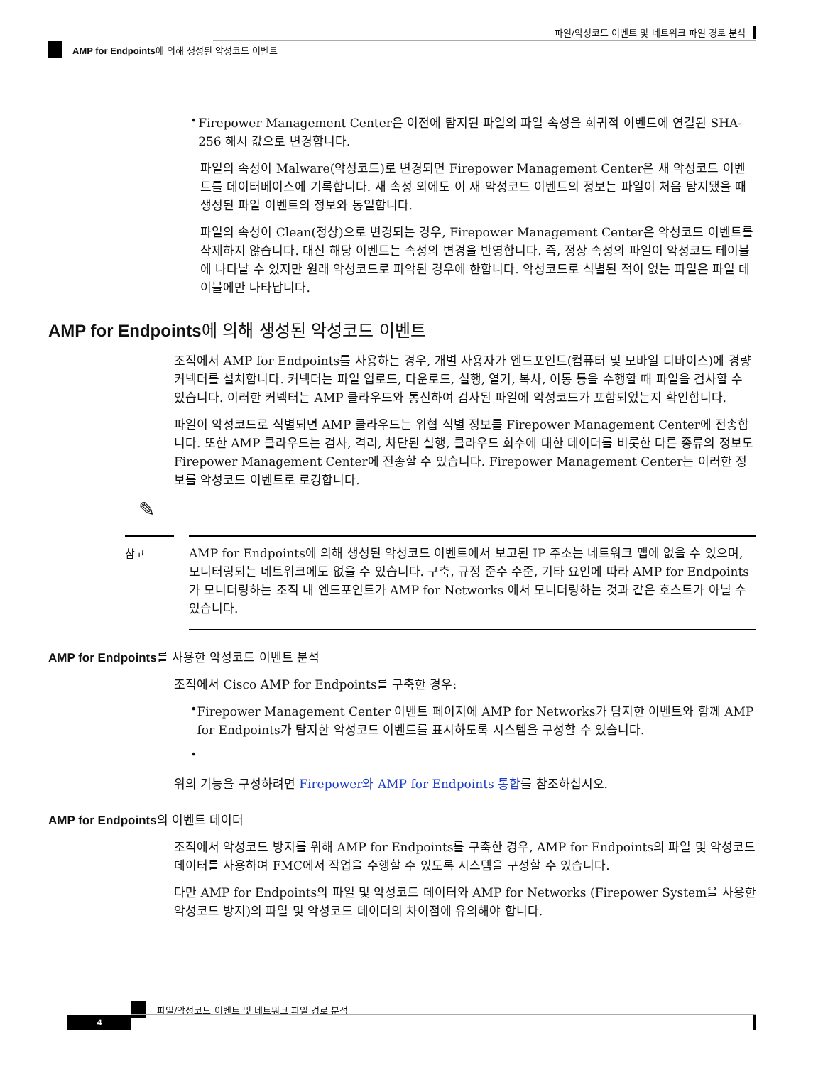파일/악성코드 이벤트 및 네트워크 파일 경로 분석
AMP for Endpoints에 의해 생성된 악성코드 이벤트
•
Firepower Management Center은 이전에 탐지된 파일의 파일 속성을 회귀적 이벤트에 연결된 SHA-256 해시 값으로 변경합니다.
파일의 속성이 Malware(악성코드)로 변경되면 Firepower Management Center은 새 악성코드 이벤트를 데이터베이스에 기록합니다. 새 속성 외에도 이 새 악성코드 이벤트의 정보는 파일이 처음 탐지됐을 때 생성된 파일 이벤트의 정보와 동일합니다.
파일의 속성이 Clean(정상)으로 변경되는 경우, Firepower Management Center은 악성코드 이벤트를 삭제하지 않습니다. 대신 해당 이벤트는 속성의 변경을 반영합니다. 즉, 정상 속성의 파일이 악성코드 테이블에 나타날 수 있지만 원래 악성코드로 파악된 경우에 한합니다. 악성코드로 식별된 적이 없는 파일은 파일 테이블에만 나타납니다.
AMP for Endpoints에 의해 생성된 악성코드 이벤트
조직에서 AMP for Endpoints를 사용하는 경우, 개별 사용자가 엔드포인트(컴퓨터 및 모바일 디바이스)에 경량 커넥터를 설치합니다. 커넥터는 파일 업로드, 다운로드, 실행, 열기, 복사, 이동 등을 수행할 때 파일을 검사할 수 있습니다. 이러한 커넥터는 AMP 클라우드와 통신하여 검사된 파일에 악성코드가 포함되었는지 확인합니다.
파일이 악성코드로 식별되면 AMP 클라우드는 위협 식별 정보를 Firepower Management Center에 전송합니다. 또한 AMP 클라우드는 검사, 격리, 차단된 실행, 클라우드 회수에 대한 데이터를 비롯한 다른 종류의 정보도 Firepower Management Center에 전송할 수 있습니다. Firepower Management Center는 이러한 정보를 악성코드 이벤트로 로깅합니다.
✎
참고
AMP for Endpoints에 의해 생성된 악성코드 이벤트에서 보고된 IP 주소는 네트워크 맵에 없을 수 있으며, 모니터링되는 네트워크에도 없을 수 있습니다. 구축, 규정 준수 수준, 기타 요인에 따라 AMP for Endpoints가 모니터링하는 조직 내 엔드포인트가 AMP for Networks 에서 모니터링하는 것과 같은 호스트가 아닐 수 있습니다.
AMP for Endpoints를 사용한 악성코드 이벤트 분석
조직에서 Cisco AMP for Endpoints를 구축한 경우:
•
Firepower Management Center 이벤트 페이지에 AMP for Networks가 탐지한 이벤트와 함께 AMP for Endpoints가 탐지한 악성코드 이벤트를 표시하도록 시스템을 구성할 수 있습니다.
•
위의 기능을 구성하려면 Firepower와 AMP for Endpoints 통합를 참조하십시오.
AMP for Endpoints의 이벤트 데이터
조직에서 악성코드 방지를 위해 AMP for Endpoints를 구축한 경우, AMP for Endpoints의 파일 및 악성코드 데이터를 사용하여 FMC에서 작업을 수행할 수 있도록 시스템을 구성할 수 있습니다.
다만 AMP for Endpoints의 파일 및 악성코드 데이터와 AMP for Networks (Firepower System을 사용한 악성코드 방지)의 파일 및 악성코드 데이터의 차이점에 유의해야 합니다.
파일/악성코드 이벤트 및 네트워크 파일 경로 분석
4